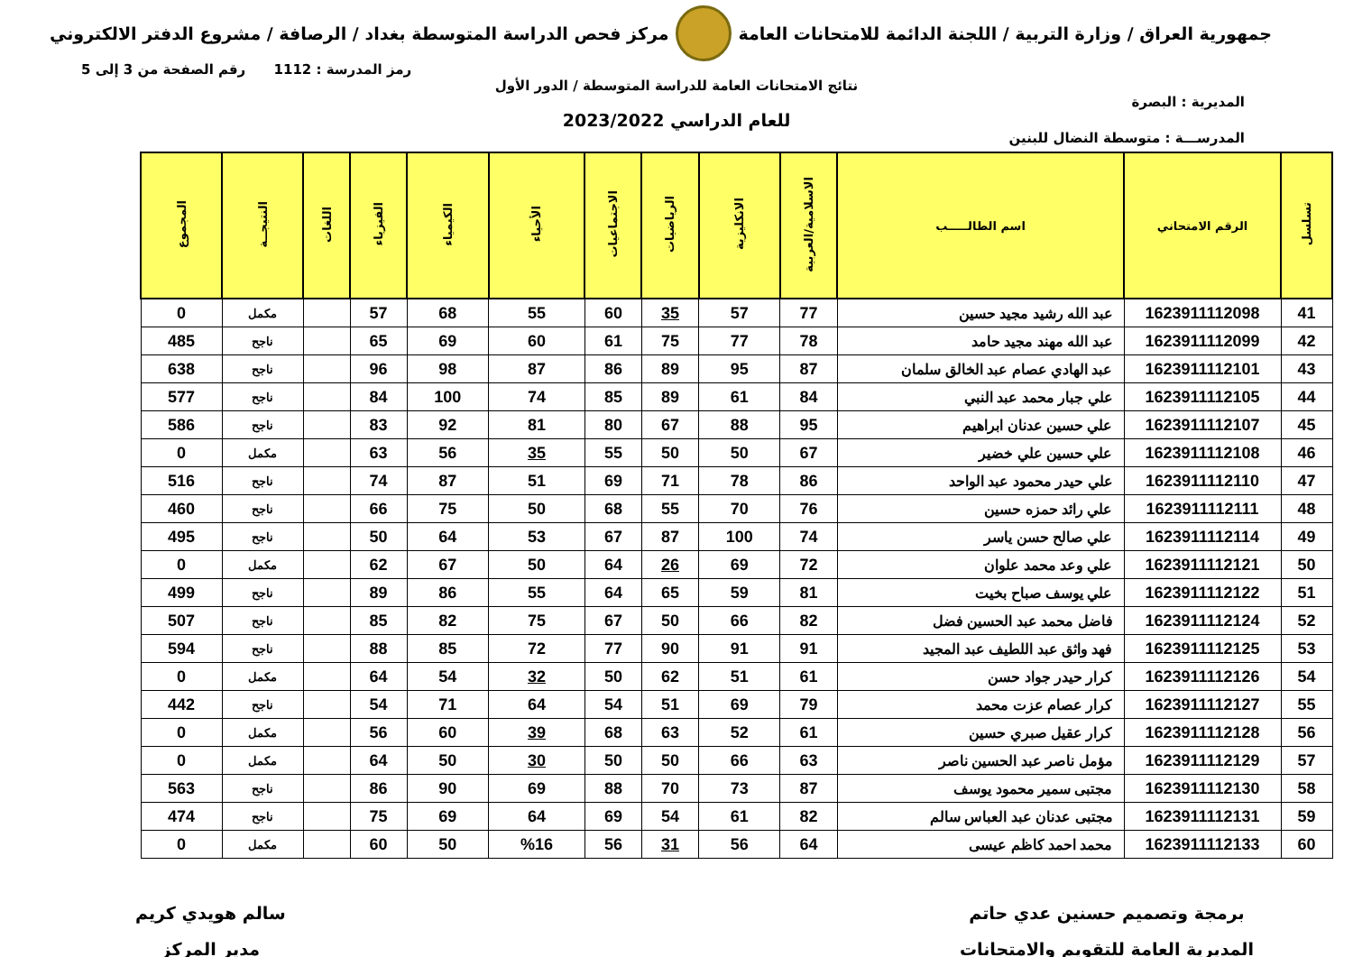جمهورية العراق / وزارة التربية / اللجنة الدائمة للامتحانات العامة
مركز فحص الدراسة المتوسطة بغداد / الرصافة / مشروع الدفتر الالكتروني
رمز المدرسة : 1112 رقم الصفحة من 3 إلى 5
نتائج الامتحانات العامة للدراسة المتوسطة / الدور الأول
المديرية : البصرة
للعام الدراسي 2023/2022
المدرســـة : متوسطة النضال للبنين
| تسلسل | الرقم الامتحاني | اسم الطالـــــب | الاسلامية/العربية | الانكليزية | الرياضيات | الاجتماعيات | الأحياء | الكيمياء | الفيزياء | اللغات | النتيجــة | المجموع |
| --- | --- | --- | --- | --- | --- | --- | --- | --- | --- | --- | --- | --- |
| 41 | 1623911112098 | عبد الله رشيد مجيد حسين | 77 | 57 | 35 | 60 | 55 | 68 | 57 | | مكمل | 0 |
| 42 | 1623911112099 | عبد الله مهند مجيد حامد | 78 | 77 | 75 | 61 | 60 | 69 | 65 | | ناجح | 485 |
| 43 | 1623911112101 | عبد الهادي عصام عبد الخالق سلمان | 87 | 95 | 89 | 86 | 87 | 98 | 96 | | ناجح | 638 |
| 44 | 1623911112105 | علي جبار محمد عبد النبي | 84 | 61 | 89 | 85 | 74 | 100 | 84 | | ناجح | 577 |
| 45 | 1623911112107 | علي حسين عدنان ابراهيم | 95 | 88 | 67 | 80 | 81 | 92 | 83 | | ناجح | 586 |
| 46 | 1623911112108 | علي حسين علي خضير | 67 | 50 | 50 | 55 | 35 | 56 | 63 | | مكمل | 0 |
| 47 | 1623911112110 | علي حيدر محمود عبد الواحد | 86 | 78 | 71 | 69 | 51 | 87 | 74 | | ناجح | 516 |
| 48 | 1623911112111 | علي رائد حمزه حسين | 76 | 70 | 55 | 68 | 50 | 75 | 66 | | ناجح | 460 |
| 49 | 1623911112114 | علي صالح حسن ياسر | 74 | 100 | 87 | 67 | 53 | 64 | 50 | | ناجح | 495 |
| 50 | 1623911112121 | علي وعد محمد علوان | 72 | 69 | 26 | 64 | 50 | 67 | 62 | | مكمل | 0 |
| 51 | 1623911112122 | علي يوسف صباح بخيت | 81 | 59 | 65 | 64 | 55 | 86 | 89 | | ناجح | 499 |
| 52 | 1623911112124 | فاضل محمد عبد الحسين فضل | 82 | 66 | 50 | 67 | 75 | 82 | 85 | | ناجح | 507 |
| 53 | 1623911112125 | فهد واثق عبد اللطيف عبد المجيد | 91 | 91 | 90 | 77 | 72 | 85 | 88 | | ناجح | 594 |
| 54 | 1623911112126 | كرار حيدر جواد حسن | 61 | 51 | 62 | 50 | 32 | 54 | 64 | | مكمل | 0 |
| 55 | 1623911112127 | كرار عصام عزت محمد | 79 | 69 | 51 | 54 | 64 | 71 | 54 | | ناجح | 442 |
| 56 | 1623911112128 | كرار عقيل صبري حسين | 61 | 52 | 63 | 68 | 39 | 60 | 56 | | مكمل | 0 |
| 57 | 1623911112129 | مؤمل ناصر عبد الحسين ناصر | 63 | 66 | 50 | 50 | 30 | 50 | 64 | | مكمل | 0 |
| 58 | 1623911112130 | مجتبى سمير محمود يوسف | 87 | 73 | 70 | 88 | 69 | 90 | 86 | | ناجح | 563 |
| 59 | 1623911112131 | مجتبى عدنان عبد العباس سالم | 82 | 61 | 54 | 69 | 64 | 69 | 75 | | ناجح | 474 |
| 60 | 1623911112133 | محمد احمد كاظم عيسى | 64 | 56 | 31 | 56 | %16 | 50 | 60 | | مكمل | 0 |
برمجة وتصميم حسنين عدي حاتم
المديرية العامة للتقويم والامتحانات
سالم هويدي كريم
مدير المركز